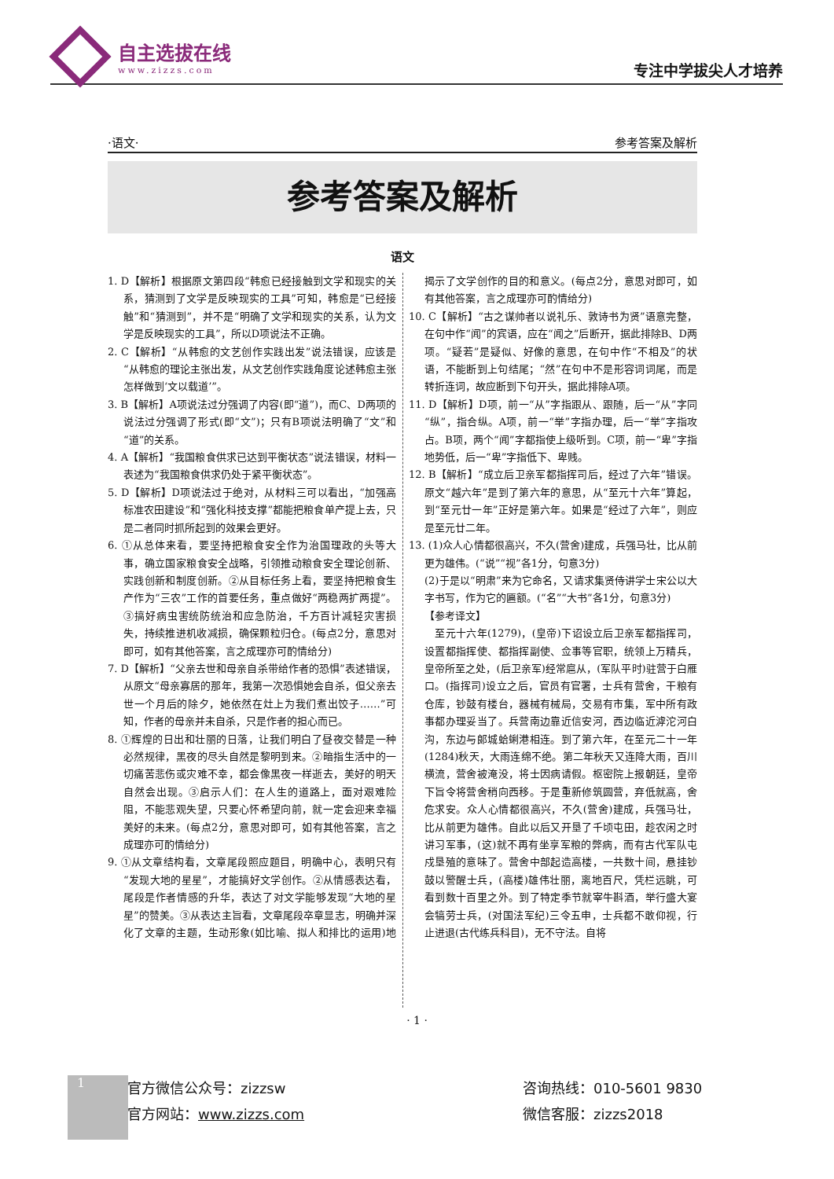自主选拔在线
www.zizzs.com
专注中学拔尖人才培养
·语文· 参考答案及解析
参考答案及解析
语文
1. D【解析】根据原文第四段“韩愈已经接触到文学和现实的关系，猜测到了文学是反映现实的工具”可知，韩愈是“已经接触”和“猜测到”，并不是“明确了文学和现实的关系，认为文学是反映现实的工具”，所以D项说法不正确。
2. C【解析】“从韩愈的文艺创作实践出发”说法错误，应该是“从韩愈的理论主张出发，从文艺创作实践角度论述韩愈主张怎样做到‘文以载道’”。
3. B【解析】A项说法过分强调了内容(即“道”)，而C、D两项的说法过分强调了形式(即“文”)；只有B项说法明确了“文”和“道”的关系。
4. A【解析】“我国粮食供求已达到平衡状态”说法错误，材料一表述为“我国粮食供求仍处于紧平衡状态”。
5. D【解析】D项说法过于绝对，从材料三可以看出，“加强高标准农田建设”和“强化科技支撑”都能把粮食单产提上去，只是二者同时抓所起到的效果会更好。
6. ①从总体来看，要坚持把粮食安全作为治国理政的头等大事，确立国家粮食安全战略，引领推动粮食安全理论创新、实践创新和制度创新。②从目标任务上看，要坚持把粮食生产作为“三农”工作的首要任务，重点做好“两稳两扩两提”。③搞好病虫害统防统治和应急防治，千方百计减轻灾害损失，持续推进机收减损，确保颗粒归仓。(每点2分，意思对即可，如有其他答案，言之成理亦可酌情给分)
7. D【解析】“父亲去世和母亲自杀带给作者的恐惧”表述错误，从原文“母亲寡居的那年，我第一次恐惧她会自杀，但父亲去世一个月后的除夕，她依然在灶上为我们煮出饺子……”可知，作者的母亲并未自杀，只是作者的担心而已。
8. ①辉煌的日出和壮丽的日落，让我们明白了昼夜交替是一种必然规律，黑夜的尽头自然是黎明到来。②暗指生活中的一切痛苦悲伤或灾难不幸，都会像黑夜一样逝去，美好的明天自然会出现。③启示人们：在人生的道路上，面对艰难险阻，不能悲观失望，只要心怀希望向前，就一定会迎来幸福美好的未来。(每点2分，意思对即可，如有其他答案，言之成理亦可酌情给分)
9. ①从文章结构看，文章尾段照应题目，明确中心，表明只有“发现大地的星星”，才能搞好文学创作。②从情感表达看，尾段是作者情感的升华，表达了对文学能够发现“大地的星星”的赞美。③从表达主旨看，文章尾段卒章显志，明确并深化了文章的主题，生动形象(如比喻、拟人和排比的运用)地揭示了文学创作的目的和意义。(每点2分，意思对即可，如有其他答案，言之成理亦可酌情给分)
10. C【解析】“古之谋帅者以说礼乐、敦诗书为贤”语意完整，在句中作“闻”的宾语，应在“闻之”后断开，据此排除B、D两项。“疑若”是疑似、好像的意思，在句中作“不相及”的状语，不能断到上句结尾；“然”在句中不是形容词词尾，而是转折连词，故应断到下句开头，据此排除A项。
11. D【解析】D项，前一“从”字指跟从、跟随，后一“从”字同“纵”，指合纵。A项，前一“举”字指办理，后一“举”字指攻占。B项，两个“闻”字都指使上级听到。C项，前一“卑”字指地势低，后一“卑”字指低下、卑贱。
12. B【解析】“成立后卫亲军都指挥司后，经过了六年”错误。原文“越六年”是到了第六年的意思，从“至元十六年”算起，到“至元廿一年”正好是第六年。如果是“经过了六年”，则应是至元廿二年。
13. (1)众人心情都很高兴，不久(营舍)建成，兵强马壮，比从前更为雄伟。(“说”“视”各1分，句意3分)
(2)于是以“明肃”来为它命名，又请求集贤侍讲学士宋公以大字书写，作为它的匾额。(“名”“大书”各1分，句意3分)
【参考译文】
　至元十六年(1279)，(皇帝)下诏设立后卫亲军都指挥司，设置都指挥使、都指挥副使、佥事等官职，统领上万精兵，皇帝所至之处，(后卫亲军)经常扈从，(军队平时)驻营于白雁口。(指挥司)设立之后，官员有官署，士兵有营舍，干粮有仓库，钞鼓有楼台，器械有械局，交易有市集，军中所有政事都办理妥当了。兵营南边靠近信安河，西边临近滹沱河白沟，东边与郎城蛤蜊港相连。到了第六年，在至元二十一年(1284)秋天，大雨连绵不绝。第二年秋天又连降大雨，百川横流，营舍被淹没，将士因病请假。枢密院上报朝廷，皇帝下旨令将营舍稍向西移。于是重新修筑圆营，弃低就高，舍危求安。众人心情都很高兴，不久(营舍)建成，兵强马壮，比从前更为雄伟。自此以后又开垦了千顷屯田，趁农闲之时讲习军事，(这)就不再有坐享军粮的弊病，而有古代军队屯戍垦殖的意味了。营舍中部起造高楼，一共数十间，悬挂钞鼓以警醒士兵，(高楼)雄伟壮丽，离地百尺，凭栏远眺，可看到数十百里之外。到了特定季节就宰牛斟酒，举行盛大宴会犒劳士兵，(对国法军纪)三令五申，士兵都不敢仰视，行止进退(古代练兵科目)，无不守法。自将
· 1 ·
1
官方微信公众号：zizzsw
官方网站：www.zizzs.com
咨询热线：010-5601 9830
微信客服：zizzs2018